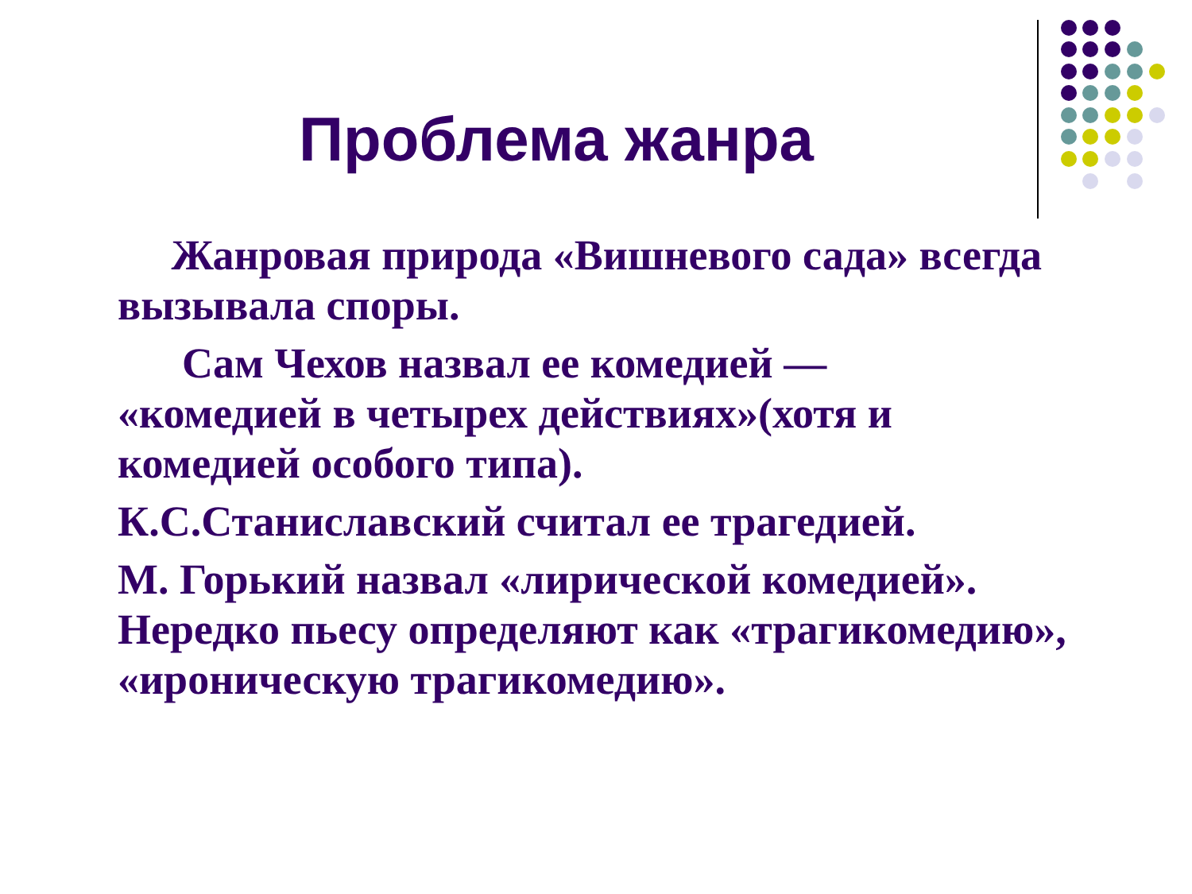Проблема жанра
Жанровая природа «Вишневого сада» всегда вызывала споры.
Сам Чехов назвал ее комедией —
«комедией в четырех действиях»(хотя и комедией особого типа).
К.С.Станиславский считал ее трагедией.
М. Горький назвал «лирической комедией». Нередко пьесу определяют как «трагикомедию», «ироническую трагикомедию».